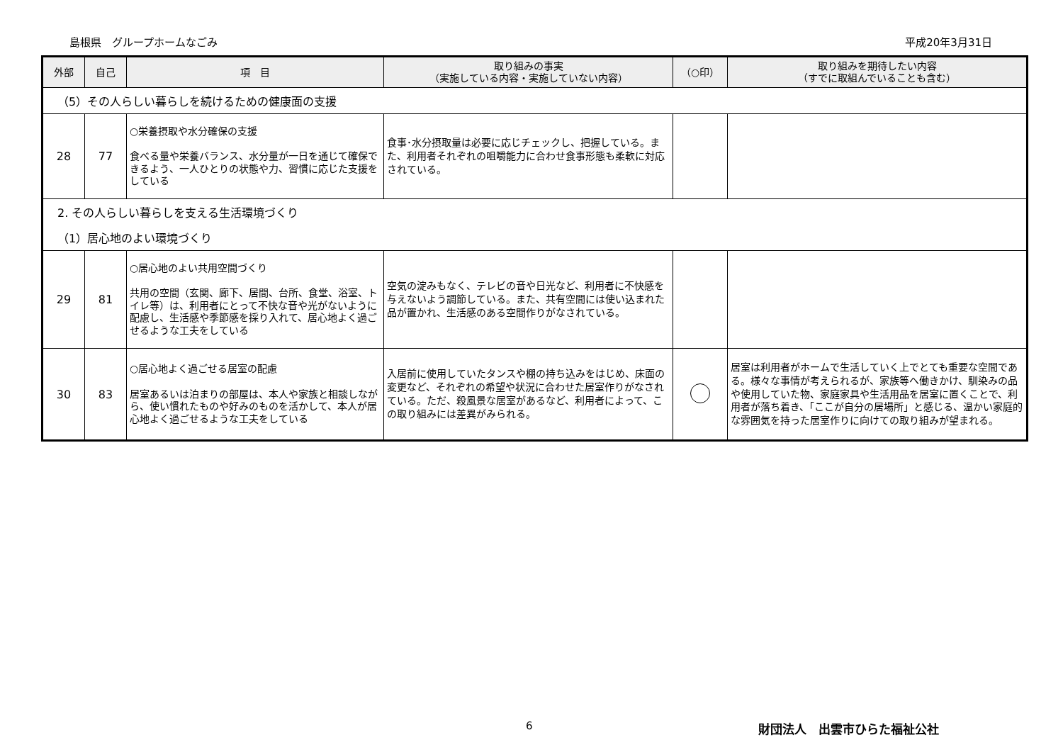島根県　グループホームなごみ 平成20年3月31日
| 外部 | 自己 | 項 目 | 取り組みの事実 （実施している内容・実施していない内容） | （○印） | 取り組みを期待したい内容 （すでに取組んでいることも含む） |
| --- | --- | --- | --- | --- | --- |
| （5）その人らしい暮らしを続けるための健康面の支援 | | | | | |
| 28 | 77 | ○栄養摂取や水分確保の支援 食べる量や栄養バランス、水分量が一日を通じて確保できるよう、一人ひとりの状態や力、習慣に応じた支援をしている | 食事･水分摂取量は必要に応じチェックし、把握している。また、利用者それぞれの咀嚼能力に合わせ食事形態も柔軟に対応されている。 | | |
| 2. その人らしい暮らしを支える生活環境づくり | | | | | |
| （1）居心地のよい環境づくり | | | | | |
| 29 | 81 | ○居心地のよい共用空間づくり 共用の空間（玄関、廊下、居間、台所、食堂、浴室、トイレ等）は、利用者にとって不快な音や光がないように配慮し、生活感や季節感を採り入れて、居心地よく過ごせるような工夫をしている | 空気の淀みもなく、テレビの音や日光など、利用者に不快感を与えないよう調節している。また、共有空間には使い込まれた品が置かれ、生活感のある空間作りがなされている。 | | |
| 30 | 83 | ○居心地よく過ごせる居室の配慮 居室あるいは泊まりの部屋は、本人や家族と相談しながら、使い慣れたものや好みのものを活かして、本人が居心地よく過ごせるような工夫をしている | 入居前に使用していたタンスや棚の持ち込みをはじめ、床面の変更など、それぞれの希望や状況に合わせた居室作りがなされている。ただ、殺風景な居室があるなど、利用者によって、この取り組みには差異がみられる。 | | 居室は利用者がホームで生活していく上でとても重要な空間である。様々な事情が考えられるが、家族等へ働きかけ、馴染みの品や使用していた物、家庭家具や生活用品を居室に置くことで、利用者が落ち着き、「ここが自分の居場所」と感じる、温かい家庭的な雰囲気を持った居室作りに向けての取り組みが望まれる。 |
6 財団法人　出雲市ひらた福祉公社